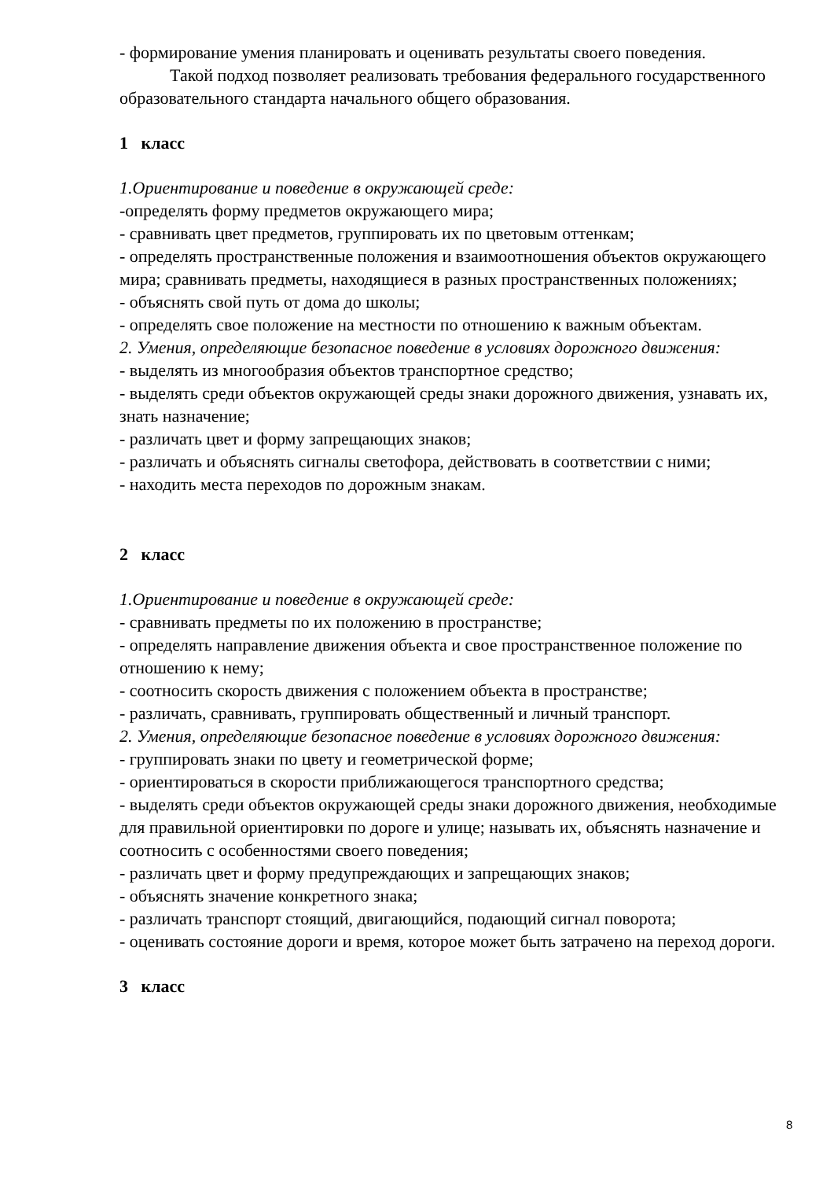- формирование умения планировать и оценивать результаты своего поведения.
Такой подход позволяет реализовать требования федерального государственного образовательного стандарта начального общего образования.
1 класс
1.Ориентирование и поведение в окружающей среде:
-определять форму предметов окружающего мира;
- сравнивать цвет предметов, группировать их по цветовым оттенкам;
- определять пространственные положения и взаимоотношения объектов окружающего мира; сравнивать предметы, находящиеся в разных пространственных положениях;
- объяснять свой путь от дома до школы;
- определять свое положение на местности по отношению к важным объектам.
2. Умения, определяющие безопасное поведение в условиях дорожного движения:
- выделять из многообразия объектов транспортное средство;
- выделять среди объектов окружающей среды знаки дорожного движения, узнавать их, знать назначение;
- различать цвет и форму запрещающих знаков;
- различать и объяснять сигналы светофора, действовать в соответствии с ними;
- находить места переходов по дорожным знакам.
2 класс
1.Ориентирование и поведение в окружающей среде:
- сравнивать предметы по их положению в пространстве;
- определять направление движения объекта и свое пространственное положение по отношению к нему;
- соотносить скорость движения с положением объекта в пространстве;
- различать, сравнивать, группировать общественный и личный транспорт.
2. Умения, определяющие безопасное поведение в условиях дорожного движения:
- группировать знаки по цвету и геометрической форме;
- ориентироваться в скорости приближающегося транспортного средства;
- выделять среди объектов окружающей среды знаки дорожного движения, необходимые для правильной ориентировки по дороге и улице; называть их, объяснять назначение и соотносить с особенностями своего поведения;
- различать цвет и форму предупреждающих и запрещающих знаков;
- объяснять значение конкретного знака;
- различать транспорт стоящий, двигающийся, подающий сигнал поворота;
- оценивать состояние дороги и время, которое может быть затрачено на переход дороги.
3 класс
8